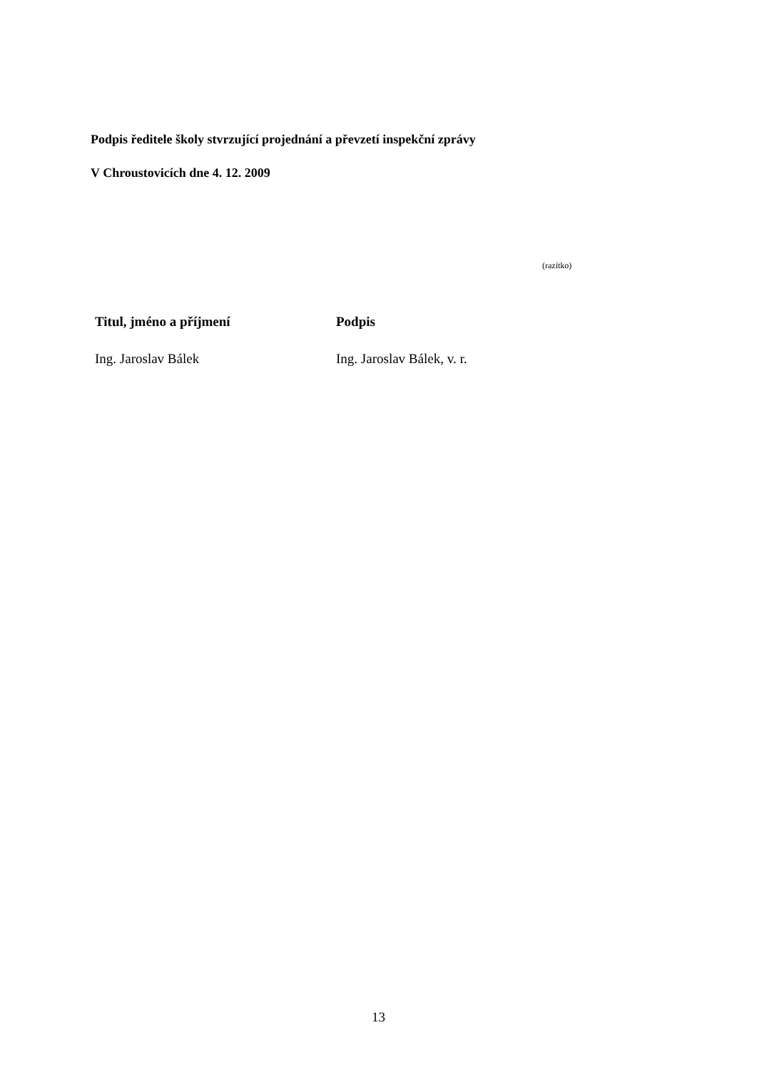Podpis ředitele školy stvrzující projednání a převzetí inspekční zprávy
V Chroustovicích dne 4. 12. 2009
(razítko)
| Titul, jméno a příjmení | Podpis |
| --- | --- |
| Ing. Jaroslav Bálek | Ing. Jaroslav Bálek, v. r. |
13